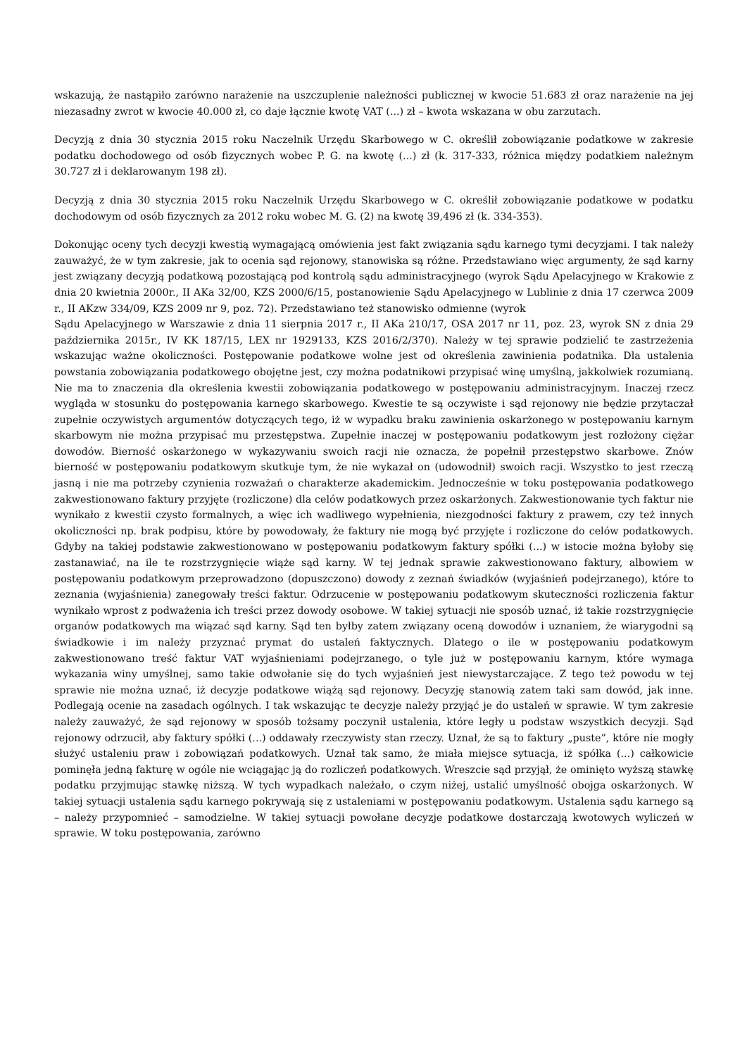wskazują, że nastąpiło zarówno narażenie na uszczuplenie należności publicznej w kwocie 51.683 zł oraz narażenie na jej niezasadny zwrot w kwocie 40.000 zł, co daje łącznie kwotę VAT (...) zł – kwota wskazana w obu zarzutach.
Decyzją z dnia 30 stycznia 2015 roku Naczelnik Urzędu Skarbowego w C. określił zobowiązanie podatkowe w zakresie podatku dochodowego od osób fizycznych wobec P. G. na kwotę (...) zł (k. 317-333, różnica między podatkiem należnym 30.727 zł i deklarowanym 198 zł).
Decyzją z dnia 30 stycznia 2015 roku Naczelnik Urzędu Skarbowego w C. określił zobowiązanie podatkowe w podatku dochodowym od osób fizycznych za 2012 roku wobec M. G. (2) na kwotę 39,496 zł (k. 334-353).
Dokonując oceny tych decyzji kwestią wymagającą omówienia jest fakt związania sądu karnego tymi decyzjami. I tak należy zauważyć, że w tym zakresie, jak to ocenia sąd rejonowy, stanowiska są różne. Przedstawiano więc argumenty, że sąd karny jest związany decyzją podatkową pozostającą pod kontrolą sądu administracyjnego (wyrok Sądu Apelacyjnego w Krakowie z dnia 20 kwietnia 2000r., II AKa 32/00, KZS 2000/6/15, postanowienie Sądu Apelacyjnego w Lublinie z dnia 17 czerwca 2009 r., II AKzw 334/09, KZS 2009 nr 9, poz. 72). Przedstawiano też stanowisko odmienne (wyrok
Sądu Apelacyjnego w Warszawie z dnia 11 sierpnia 2017 r., II AKa 210/17, OSA 2017 nr 11, poz. 23, wyrok SN z dnia 29 października 2015r., IV KK 187/15, LEX nr 1929133, KZS 2016/2/370). Należy w tej sprawie podzielić te zastrzeżenia wskazując ważne okoliczności. Postępowanie podatkowe wolne jest od określenia zawinienia podatnika. Dla ustalenia powstania zobowiązania podatkowego obojętne jest, czy można podatnikowi przypisać winę umyślną, jakkolwiek rozumianą. Nie ma to znaczenia dla określenia kwestii zobowiązania podatkowego w postępowaniu administracyjnym. Inaczej rzecz wygląda w stosunku do postępowania karnego skarbowego. Kwestie te są oczywiste i sąd rejonowy nie będzie przytaczał zupełnie oczywistych argumentów dotyczących tego, iż w wypadku braku zawinienia oskarżonego w postępowaniu karnym skarbowym nie można przypisać mu przestępstwa. Zupełnie inaczej w postępowaniu podatkowym jest rozłożony ciężar dowodów. Bierność oskarżonego w wykazywaniu swoich racji nie oznacza, że popełnił przestępstwo skarbowe. Znów bierność w postępowaniu podatkowym skutkuje tym, że nie wykazał on (udowodnił) swoich racji. Wszystko to jest rzeczą jasną i nie ma potrzeby czynienia rozważań o charakterze akademickim. Jednocześnie w toku postępowania podatkowego zakwestionowano faktury przyjęte (rozliczone) dla celów podatkowych przez oskarżonych. Zakwestionowanie tych faktur nie wynikało z kwestii czysto formalnych, a więc ich wadliwego wypełnienia, niezgodności faktury z prawem, czy też innych okoliczności np. brak podpisu, które by powodowały, że faktury nie mogą być przyjęte i rozliczone do celów podatkowych. Gdyby na takiej podstawie zakwestionowano w postępowaniu podatkowym faktury spółki (...) w istocie można byłoby się zastanawiać, na ile te rozstrzygnięcie wiąże sąd karny. W tej jednak sprawie zakwestionowano faktury, albowiem w postępowaniu podatkowym przeprowadzono (dopuszczono) dowody z zeznań świadków (wyjaśnień podejrzanego), które to zeznania (wyjaśnienia) zanegowały treści faktur. Odrzucenie w postępowaniu podatkowym skuteczności rozliczenia faktur wynikało wprost z podważenia ich treści przez dowody osobowe. W takiej sytuacji nie sposób uznać, iż takie rozstrzygnięcie organów podatkowych ma wiązać sąd karny. Sąd ten byłby zatem związany oceną dowodów i uznaniem, że wiarygodni są świadkowie i im należy przyznać prymat do ustaleń faktycznych. Dlatego o ile w postępowaniu podatkowym zakwestionowano treść faktur VAT wyjaśnieniami podejrzanego, o tyle już w postępowaniu karnym, które wymaga wykazania winy umyślnej, samo takie odwołanie się do tych wyjaśnień jest niewystarczające. Z tego też powodu w tej sprawie nie można uznać, iż decyzje podatkowe wiążą sąd rejonowy. Decyzję stanowią zatem taki sam dowód, jak inne. Podlegają ocenie na zasadach ogólnych. I tak wskazując te decyzje należy przyjąć je do ustaleń w sprawie. W tym zakresie należy zauważyć, że sąd rejonowy w sposób tożsamy poczynił ustalenia, które legły u podstaw wszystkich decyzji. Sąd rejonowy odrzucił, aby faktury spółki (...) oddawały rzeczywisty stan rzeczy. Uznał, że są to faktury „puste”, które nie mogły służyć ustaleniu praw i zobowiązań podatkowych. Uznał tak samo, że miała miejsce sytuacja, iż spółka (...) całkowicie pominęła jedną fakturę w ogóle nie wciągając ją do rozliczeń podatkowych. Wreszcie sąd przyjął, że ominięto wyższą stawkę podatku przyjmując stawkę niższą. W tych wypadkach należało, o czym niżej, ustalić umyślność obojga oskarżonych. W takiej sytuacji ustalenia sądu karnego pokrywają się z ustaleniami w postępowaniu podatkowym. Ustalenia sądu karnego są – należy przypomnieć – samodzielne. W takiej sytuacji powołane decyzje podatkowe dostarczają kwotowych wyliczeń w sprawie. W toku postępowania, zarówno